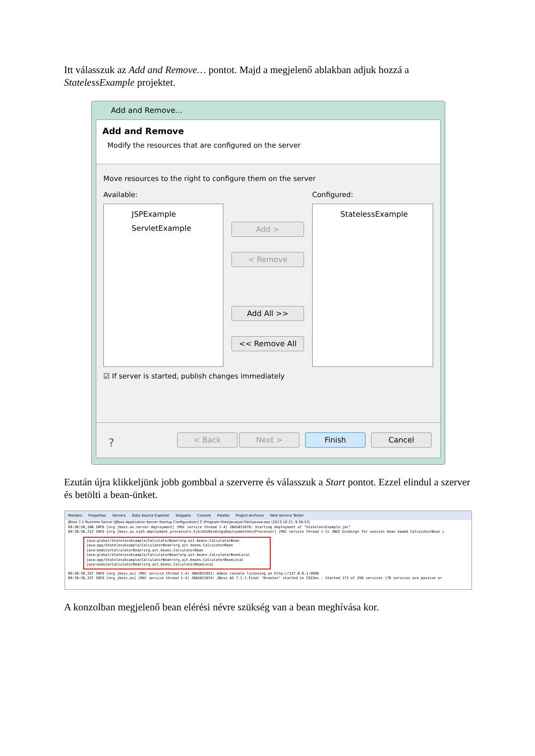Itt válasszuk az Add and Remove… pontot. Majd a megjelenő ablakban adjuk hozzá a StatelessExample projektet.
Add and Remove...
Add and Remove
Modify the resources that are configured on the server
Move resources to the right to configure them on the server
Available: Configured:
JSPExample
ServletExample
Add >
< Remove
Add All >>
<< Remove All
StatelessExample
☑ If server is started, publish changes immediately
? < Back Next > Finish Cancel
Ezután újra klikkeljünk jobb gombbal a szerverre és válasszuk a Start pontot. Ezzel elindul a szerver és betölti a bean-ünket.
Markers Properties Servers Data Source Explorer Snippets Console Palette Project Archives Web Service Tester
JBoss 7.1 Runtime Server [JBoss Application Server Startup Configuration] C:\Program Files\Java\jre7\bin\javaw.exe (2013.10.21. 9:38:53)
09:38:56,100 INFO [org.jboss.as.server.deployment] (MSC service thread 1-4) JBAS015876: Starting deployment of "StatelessExample.jar"
09:38:56,212 INFO [org.jboss.as.ejb3.deployment.processors.EjbJndiBindingsDeploymentUnitProcessor] (MSC service thread 1-3) JNDI bindings for session bean named CalculatorBean i
java:global/StatelessExample/CalculatorBean!org.ait.beans.CalculatorBean
java:app/StatelessExample/CalculatorBean!org.ait.beans.CalculatorBean
java:module/CalculatorBean!org.ait.beans.CalculatorBean
java:global/StatelessExample/CalculatorBean!org.ait.beans.CalculatorBeanLocal
java:app/StatelessExample/CalculatorBean!org.ait.beans.CalculatorBeanLocal
java:module/CalculatorBean!org.ait.beans.CalculatorBeanLocal
09:38:56,327 INFO [org.jboss.as] (MSC service thread 1-4) JBAS015951: Admin console listening on http://127.0.0.1:9990
09:38:56,327 INFO [org.jboss.as] (MSC service thread 1-4) JBAS015874: JBoss AS 7.1.1.Final "Brontes" started in 2922ms - Started 173 of 250 services (76 services are passive or
A konzolban megjelenő bean elérési névre szükség van a bean meghívása kor.